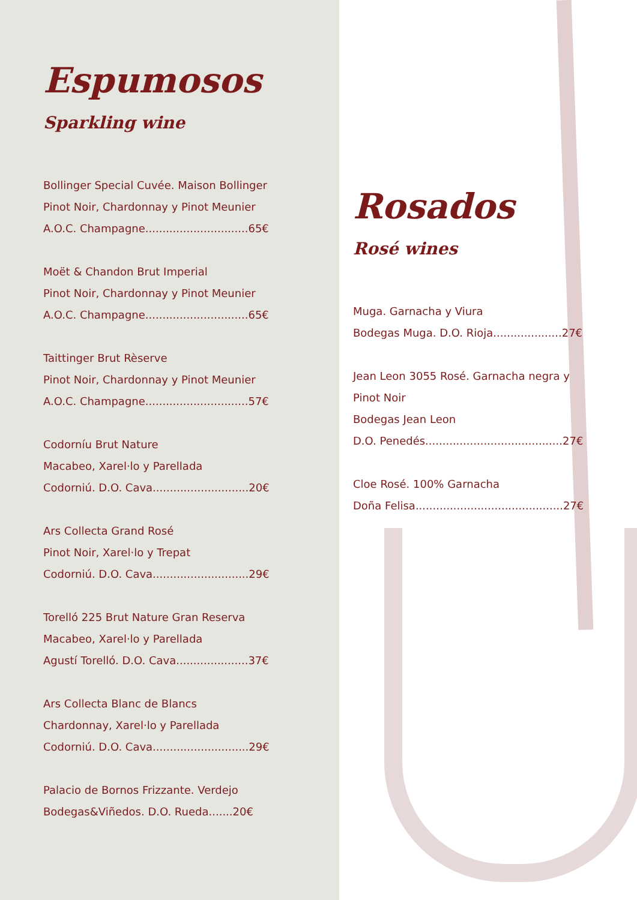Espumosos
Sparkling wine
Bollinger Special Cuvée. Maison Bollinger
Pinot Noir, Chardonnay y Pinot Meunier
A.O.C. Champagne..............................65€
Moët & Chandon Brut Imperial
Pinot Noir, Chardonnay y Pinot Meunier
A.O.C. Champagne..............................65€
Taittinger Brut Rèserve
Pinot Noir, Chardonnay y Pinot Meunier
A.O.C. Champagne..............................57€
Codorníu Brut Nature
Macabeo, Xarel·lo y Parellada
Codorniú. D.O. Cava............................20€
Ars Collecta Grand Rosé
Pinot Noir, Xarel·lo y Trepat
Codorniú. D.O. Cava............................29€
Torelló 225 Brut Nature Gran Reserva
Macabeo, Xarel·lo y Parellada
Agustí Torelló. D.O. Cava.....................37€
Ars Collecta Blanc de Blancs
Chardonnay, Xarel·lo y Parellada
Codorniú. D.O. Cava............................29€
Palacio de Bornos Frizzante. Verdejo
Bodegas&Viñedos. D.O. Rueda.......20€
Rosados
Rosé wines
Muga. Garnacha y Viura
Bodegas Muga. D.O. Rioja....................27€
Jean Leon 3055 Rosé. Garnacha negra y
Pinot Noir
Bodegas Jean Leon
D.O. Penedés........................................27€
Cloe Rosé. 100% Garnacha
Doña Felisa...........................................27€